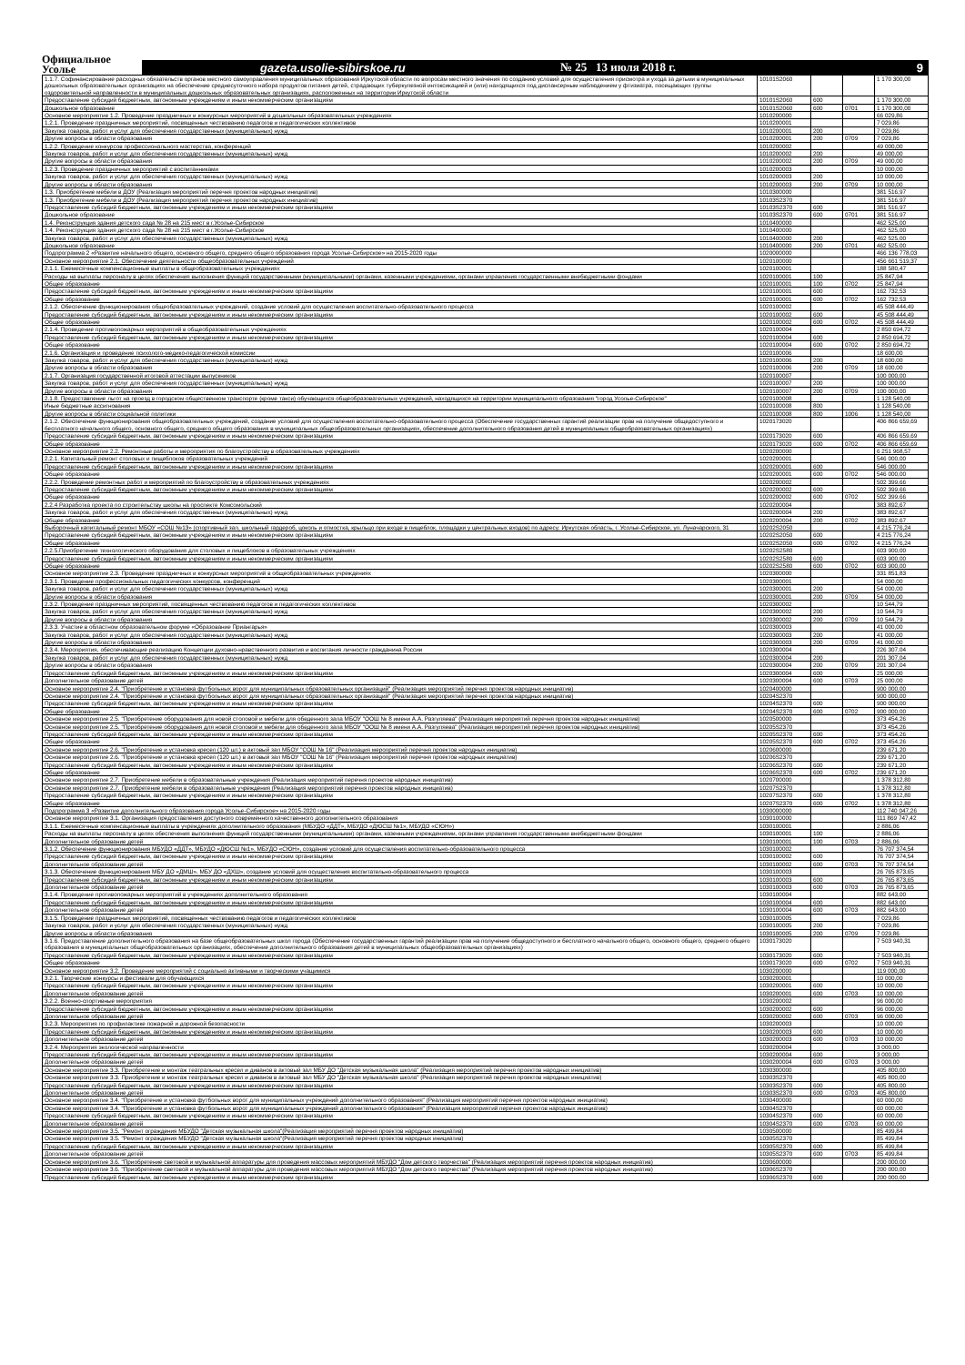Официальное
Усолье
gazeta.usolie-sibirskoe.ru № 25 13 июля 2018 г. 9
| 1.1.7. Софинансирование расходных обязательств органов местного самоуправления муниципальных образований Иркутской области по вопросам местного значения по созданию условий для осуществления присмотра и ухода за детьми в муниципальных дошкольных образовательных организациях на обеспечение среднесуточного набора продуктов питания детей, страдающих туберкулезной интоксикацией и (или) находящихся под диспансерным наблюдением у фтизиатра, посещающих группы оздоровительной направленности в муниципальных дошкольных образовательных организациях, расположенных на территории Иркутской области | 10101S2060 | | | 1 170 300,00 |
| Предоставление субсидий бюджетным, автономным учреждениям и иным некоммерческим организациям | 10101S2060 | 600 | | 1 170 300,00 |
| Дошкольное образование | 10101S2060 | 600 | 0701 | 1 170 300,00 |
| Основное мероприятие 1.2. Проведение праздничных и конкурсных мероприятий в дошкольных образовательных учреждениях | 1010200000 | | | 66 029,86 |
| 1.2.1. Проведение праздничных мероприятий, посвященных чествованию педагогов и педагогических коллективов | 1010200001 | | | 7 029,86 |
| Закупка товаров, работ и услуг для обеспечения государственных (муниципальных) нужд | 1010200001 | 200 | | 7 029,86 |
| Другие вопросы в области образования | 1010200001 | 200 | 0709 | 7 029,86 |
| 1.2.2. Проведение конкурсов профессионального мастерства, конференций | 1010200002 | | | 49 000,00 |
| Закупка товаров, работ и услуг для обеспечения государственных (муниципальных) нужд | 1010200002 | 200 | | 49 000,00 |
| Другие вопросы в области образования | 1010200002 | 200 | 0709 | 49 000,00 |
| 1.2.3. Проведение праздничных мероприятий с воспитанниками | 1010200003 | | | 10 000,00 |
| Закупка товаров, работ и услуг для обеспечения государственных (муниципальных) нужд | 1010200003 | 200 | | 10 000,00 |
| Другие вопросы в области образования | 1010200003 | 200 | 0709 | 10 000,00 |
| 1.3. Приобретение мебели в ДОУ (Реализация мероприятий перечня проектов народных инициатив) | 1010300000 | | | 381 516,97 |
| 1.3. Приобретение мебели в ДОУ (Реализация мероприятий перечня проектов народных инициатив) | 10103S2370 | | | 381 516,97 |
| Предоставление субсидий бюджетным, автономным учреждениям и иным некоммерческим организациям | 10103S2370 | 600 | | 381 516,97 |
| Дошкольное образование | 10103S2370 | 600 | 0701 | 381 516,97 |
| 1.4. Реконструкция здания детского сада № 28 на 215 мест в г.Усолье-Сибирское | 1010400000 | | | 462 525,00 |
| 1.4. Реконструкция здания детского сада № 28 на 215 мест в г.Усолье-Сибирское | 1010400000 | | | 462 525,00 |
| Закупка товаров, работ и услуг для обеспечения государственных (муниципальных) нужд | 1010400000 | 200 | | 462 525,00 |
| Дошкольное образование | 1010400000 | 200 | 0701 | 462 525,00 |
| Подпрограмма 2 «Развитие начального общего, основного общего, среднего общего образования города Усолье-Сибирское» на 2015-2020 годы | 1020000000 | | | 466 136 778,03 |
| Основное мероприятие 2.1. Обеспечение деятельности общеобразовательных учреждений | 1020100000 | | | 456 661 519,37 |
| 2.1.1. Ежемесячные компенсационные выплаты в общеобразовательных учреждениях | 1020100001 | | | 188 580,47 |
| Расходы на выплаты персоналу в целях обеспечения выполнения функций государственными (муниципальными) органами, казенными учреждениями, органами управления государственными внебюджетными фондами | 1020100001 | 100 | | 25 847,94 |
| Общее образование | 1020100001 | 100 | 0702 | 25 847,94 |
| Предоставление субсидий бюджетным, автономным учреждениям и иным некоммерческим организациям | 1020100001 | 600 | | 162 732,53 |
| Общее образование | 1020100001 | 600 | 0702 | 162 732,53 |
| 2.1.2. Обеспечение функционирования общеобразовательных учреждений, создание условий для осуществления воспитательно-образовательного процесса | 1020100002 | | | 45 508 444,49 |
| Предоставление субсидий бюджетным, автономным учреждениям и иным некоммерческим организациям | 1020100002 | 600 | | 45 508 444,49 |
| Общее образование | 1020100002 | 600 | 0702 | 45 508 444,49 |
| 2.1.4. Проведение противопожарных мероприятий в общеобразовательных учреждениях | 1020100004 | | | 2 850 694,72 |
| Предоставление субсидий бюджетным, автономным учреждениям и иным некоммерческим организациям | 1020100004 | 600 | | 2 850 694,72 |
| Общее образование | 1020100004 | 600 | 0702 | 2 850 694,72 |
| 2.1.6. Организация и проведение психолого-медико-педагогической комиссии | 1020100006 | | | 18 600,00 |
| Закупка товаров, работ и услуг для обеспечения государственных (муниципальных) нужд | 1020100006 | 200 | | 18 600,00 |
| Другие вопросы в области образования | 1020100006 | 200 | 0709 | 18 600,00 |
| 2.1.7. Организация государственной итоговой аттестации выпускников | 1020100007 | | | 100 000,00 |
| Закупка товаров, работ и услуг для обеспечения государственных (муниципальных) нужд | 1020100007 | 200 | | 100 000,00 |
| Другие вопросы в области образования | 1020100007 | 200 | 0709 | 100 000,00 |
| 2.1.8. Предоставление льгот на проезд в городском общественном транспорте (кроме такси) обучающихся общеобразовательных учреждений, находящихся на территории муниципального образования "город Усолье-Сибирское" | 1020100008 | | | 1 128 540,00 |
| Иные бюджетные ассигнования | 1020100008 | 800 | | 1 128 540,00 |
| Другие вопросы в области социальной политики | 1020100008 | 800 | 1006 | 1 128 540,00 |
| 2.1.2. Обеспечение функционирования общеобразовательных учреждений, создание условий для осуществления воспитательно-образовательного процесса (Обеспечение государственных гарантий реализации прав на получение общедоступного и бесплатного начального общего, основного общего, среднего общего образования в муниципальных общеобразовательных организациях, обеспечение дополнительного образования детей в муниципальных общеобразовательных организациях) | 1020173020 | | | 406 866 659,69 |
| Предоставление субсидий бюджетным, автономным учреждениям и иным некоммерческим организациям | 1020173020 | 600 | | 406 866 659,69 |
| Общее образование | 1020173020 | 600 | 0702 | 406 866 659,69 |
| Основное мероприятие 2.2. Ремонтные работы и мероприятия по благоустройству в образовательных учреждениях | 1020200000 | | | 6 251 968,57 |
| 2.2.1. Капитальный ремонт столовых и пищеблоков образовательных учреждений | 1020200001 | | | 546 000,00 |
| Предоставление субсидий бюджетным, автономным учреждениям и иным некоммерческим организациям | 1020200001 | 600 | | 546 000,00 |
| Общее образование | 1020200001 | 600 | 0702 | 546 000,00 |
| 2.2.2. Проведение ремонтных работ и мероприятий по благоустройству в образовательных учреждениях | 1020200002 | | | 502 399,66 |
| Предоставление субсидий бюджетным, автономным учреждениям и иным некоммерческим организациям | 1020200002 | 600 | | 502 399,66 |
| Общее образование | 1020200002 | 600 | 0702 | 502 399,66 |
| 2.2.4 Разработка проекта по строительству школы на проспекте Комсомольский | 1020200004 | | | 383 892,67 |
| Закупка товаров, работ и услуг для обеспечения государственных (муниципальных) нужд | 1020200004 | 200 | | 383 892,67 |
| Общее образование | 1020200004 | 200 | 0702 | 383 892,67 |
| Выборочный капитальный ремонт МБОУ «СОШ №13» (спортивный зал, школьный гардероб, цоколь и отмостка, крыльцо при входе в пищеблок, площадки у центральных входов) по адресу: Иркутская область, г. Усолье-Сибирское, ул. Луначарского, 31 | 10202S2050 | | | 4 215 776,24 |
| Предоставление субсидий бюджетным, автономным учреждениям и иным некоммерческим организациям | 10202S2050 | 600 | | 4 215 776,24 |
| Общее образование | 10202S2050 | 600 | 0702 | 4 215 776,24 |
| 2.2.5.Приобретение технологического оборудования для столовых и пищеблоков в образовательных учреждениях | 10202S2580 | | | 603 900,00 |
| Предоставление субсидий бюджетным, автономным учреждениям и иным некоммерческим организациям | 10202S2580 | 600 | | 603 900,00 |
| Общее образование | 10202S2580 | 600 | 0702 | 603 900,00 |
| Основное мероприятие 2.3. Проведение праздничных и конкурсных мероприятий в общеобразовательных учреждениях | 1020300000 | | | 331 851,83 |
| 2.3.1. Проведение профессиональных педагогических конкурсов, конференций | 1020300001 | | | 54 000,00 |
| Закупка товаров, работ и услуг для обеспечения государственных (муниципальных) нужд | 1020300001 | 200 | | 54 000,00 |
| Другие вопросы в области образования | 1020300001 | 200 | 0709 | 54 000,00 |
| 2.3.2. Проведение праздничных мероприятий, посвященных чествованию педагогов и педагогических коллективов | 1020300002 | | | 10 544,79 |
| Закупка товаров, работ и услуг для обеспечения государственных (муниципальных) нужд | 1020300002 | 200 | | 10 544,79 |
| Другие вопросы в области образования | 1020300002 | 200 | 0709 | 10 544,79 |
| 2.3.3. Участие в областном образовательном форуме «Образование Приангарья» | 1020300003 | | | 41 000,00 |
| Закупка товаров, работ и услуг для обеспечения государственных (муниципальных) нужд | 1020300003 | 200 | | 41 000,00 |
| Другие вопросы в области образования | 1020300003 | 200 | 0709 | 41 000,00 |
| 2.3.4. Мероприятия, обеспечивающие реализацию Концепции духовно-нравственного развития и воспитания личности гражданина России | 1020300004 | | | 226 307,04 |
| Закупка товаров, работ и услуг для обеспечения государственных (муниципальных) нужд | 1020300004 | 200 | | 201 307,04 |
| Другие вопросы в области образования | 1020300004 | 200 | 0709 | 201 307,04 |
| Предоставление субсидий бюджетным, автономным учреждениям и иным некоммерческим организациям | 1020300004 | 600 | | 25 000,00 |
| Дополнительное образование детей | 1020300004 | 600 | 0703 | 25 000,00 |
| Основное мероприятие 2.4. "Приобретение и установка футбольных ворот для муниципальных образовательных организаций" (Реализация мероприятий перечня проектов народных инициатив) | 1020400000 | | | 900 000,00 |
| Основное мероприятие 2.4. "Приобретение и установка футбольных ворот для муниципальных образовательных организаций" (Реализация мероприятий перечня проектов народных инициатив) | 10204S2370 | | | 900 000,00 |
| Предоставление субсидий бюджетным, автономным учреждениям и иным некоммерческим организациям | 10204S2370 | 600 | | 900 000,00 |
| Общее образование | 10204S2370 | 600 | 0702 | 900 000,00 |
| Основное мероприятие 2.5. "Приобретение оборудования для новой столовой и мебели для обеденного зала МБОУ "ООШ № 8 имени А.А. Разгуляева" (Реализация мероприятий перечня проектов народных инициатив) | 1020500000 | | | 373 454,26 |
| Основное мероприятие 2.5. "Приобретение оборудования для новой столовой и мебели для обеденного зала МБОУ "ООШ № 8 имени А.А. Разгуляева" (Реализация мероприятий перечня проектов народных инициатив) | 10205S2370 | | | 373 454,26 |
| Предоставление субсидий бюджетным, автономным учреждениям и иным некоммерческим организациям | 10205S2370 | 600 | | 373 454,26 |
| Общее образование | 10205S2370 | 600 | 0702 | 373 454,26 |
| Основное мероприятие 2.6. "Приобретение и установка кресел (120 шт.) в актовый зал МБОУ "СОШ № 16" (Реализация мероприятий перечня проектов народных инициатив) | 1020600000 | | | 239 671,20 |
| Основное мероприятие 2.6. "Приобретение и установка кресел (120 шт.) в актовый зал МБОУ "СОШ № 16" (Реализация мероприятий перечня проектов народных инициатив) | 10206S2370 | | | 239 671,20 |
| Предоставление субсидий бюджетным, автономным учреждениям и иным некоммерческим организациям | 10206S2370 | 600 | | 239 671,20 |
| Общее образование | 10206S2370 | 600 | 0702 | 239 671,20 |
| Основное мероприятие 2.7. Приобретение мебели в образовательные учреждения (Реализация мероприятий перечня проектов народных инициатив) | 1020700000 | | | 1 378 312,80 |
| Основное мероприятие 2.7. Приобретение мебели в образовательные учреждения (Реализация мероприятий перечня проектов народных инициатив) | 10207S2370 | | | 1 378 312,80 |
| Предоставление субсидий бюджетным, автономным учреждениям и иным некоммерческим организациям | 10207S2370 | 600 | | 1 378 312,80 |
| Общее образование | 10207S2370 | 600 | 0702 | 1 378 312,80 |
| Подпрограмма 3 «Развитие дополнительного образования города Усолье-Сибирское» на 2015-2020 годы | 1030000000 | | | 112 740 047,26 |
| Основное мероприятие 3.1. Организация предоставления доступного современного качественного дополнительного образования | 1030100000 | | | 111 869 747,42 |
| 3.1.1. Ежемесячные компенсационные выплаты в учреждениях дополнительного образования (МБУДО «ДДТ», МБУДО «ДЮСШ №1», МБУДО «СЮН») | 1030100001 | | | 2 886,06 |
| Расходы на выплаты персоналу в целях обеспечения выполнения функций государственными (муниципальными) органами, казенными учреждениями, органами управления государственными внебюджетными фондами | 1030100001 | 100 | | 2 886,06 |
| Дополнительное образование детей | 1030100001 | 100 | 0703 | 2 886,06 |
| 3.1.2. Обеспечение функционирования МБУДО «ДДТ», МБУДО «ДЮСШ №1», МБУДО «СЮН», создание условий для осуществления воспитательно-образовательного процесса | 1030100002 | | | 76 707 374,54 |
| Предоставление субсидий бюджетным, автономным учреждениям и иным некоммерческим организациям | 1030100002 | 600 | | 76 707 374,54 |
| Дополнительное образование детей | 1030100002 | 600 | 0703 | 76 707 374,54 |
| 3.1.3. Обеспечение функционирования МБУ ДО «ДМШ», МБУ ДО «ДХШ», создание условий для осуществления воспитательно-образовательного процесса | 1030100003 | | | 26 765 873,65 |
| Предоставление субсидий бюджетным, автономным учреждениям и иным некоммерческим организациям | 1030100003 | 600 | | 26 765 873,65 |
| Дополнительное образование детей | 1030100003 | 600 | 0703 | 26 765 873,65 |
| 3.1.4. Проведение противопожарных мероприятий в учреждениях дополнительного образования | 1030100004 | | | 882 643,00 |
| Предоставление субсидий бюджетным, автономным учреждениям и иным некоммерческим организациям | 1030100004 | 600 | | 882 643,00 |
| Дополнительное образование детей | 1030100004 | 600 | 0703 | 882 643,00 |
| 3.1.5. Проведение праздничных мероприятий, посвященных чествованию педагогов и педагогических коллективов | 1030100005 | | | 7 029,86 |
| Закупка товаров, работ и услуг для обеспечения государственных (муниципальных) нужд | 1030100005 | 200 | | 7 029,86 |
| Другие вопросы в области образования | 1030100005 | 200 | 0709 | 7 029,86 |
| 3.1.6. Предоставление дополнительного образования на базе общеобразовательных школ города (Обеспечение государственных гарантий реализации прав на получение общедоступного и бесплатного начального общего, основного общего, среднего общего образования в муниципальных общеобразовательных организациях, обеспечение дополнительного образования детей в муниципальных общеобразовательных организациях) | 1030173020 | | | 7 503 940,31 |
| Предоставление субсидий бюджетным, автономным учреждениям и иным некоммерческим организациям | 1030173020 | 600 | | 7 503 940,31 |
| Общее образование | 1030173020 | 600 | 0702 | 7 503 940,31 |
| Основное мероприятие 3.2. Проведение мероприятий с социально активными и творческими учащимися | 1030200000 | | | 119 000,00 |
| 3.2.1. Творческие конкурсы и фестивали для обучающихся | 1030200001 | | | 10 000,00 |
| Предоставление субсидий бюджетным, автономным учреждениям и иным некоммерческим организациям | 1030200001 | 600 | | 10 000,00 |
| Дополнительное образование детей | 1030200001 | 600 | 0703 | 10 000,00 |
| 3.2.2. Военно-спортивные мероприятия | 1030200002 | | | 96 000,00 |
| Предоставление субсидий бюджетным, автономным учреждениям и иным некоммерческим организациям | 1030200002 | 600 | | 96 000,00 |
| Дополнительное образование детей | 1030200002 | 600 | 0703 | 96 000,00 |
| 3.2.3. Мероприятия по профилактике пожарной и дорожной безопасности | 1030200003 | | | 10 000,00 |
| Предоставление субсидий бюджетным, автономным учреждениям и иным некоммерческим организациям | 1030200003 | 600 | | 10 000,00 |
| Дополнительное образование детей | 1030200003 | 600 | 0703 | 10 000,00 |
| 3.2.4. Мероприятия экологической направленности | 1030200004 | | | 3 000,00 |
| Предоставление субсидий бюджетным, автономным учреждениям и иным некоммерческим организациям | 1030200004 | 600 | | 3 000,00 |
| Дополнительное образование детей | 1030200004 | 600 | 0703 | 3 000,00 |
| Основное мероприятие 3.3. Приобретение и монтаж театральных кресел и диванов в актовый зал МБУ ДО "Детская музыкальная школа" (Реализация мероприятий перечня проектов народных инициатив) | 1030300000 | | | 405 800,00 |
| Основное мероприятие 3.3. Приобретение и монтаж театральных кресел и диванов в актовый зал МБУ ДО "Детская музыкальная школа" (Реализация мероприятий перечня проектов народных инициатив) | 10303S2370 | | | 405 800,00 |
| Предоставление субсидий бюджетным, автономным учреждениям и иным некоммерческим организациям | 10303S2370 | 600 | | 405 800,00 |
| Дополнительное образование детей | 10303S2370 | 600 | 0703 | 405 800,00 |
| Основное мероприятие 3.4. "Приобретение и установка футбольных ворот для муниципальных учреждений дополнительного образования" (Реализация мероприятий перечня проектов народных инициатив) | 1030400000 | | | 60 000,00 |
| Основное мероприятие 3.4. "Приобретение и установка футбольных ворот для муниципальных учреждений дополнительного образования" (Реализация мероприятий перечня проектов народных инициатив) | 10304S2370 | | | 60 000,00 |
| Предоставление субсидий бюджетным, автономным учреждениям и иным некоммерческим организациям | 10304S2370 | 600 | | 60 000,00 |
| Дополнительное образование детей | 10304S2370 | 600 | 0703 | 60 000,00 |
| Основное мероприятие 3.5. "Ремонт ограждения МБУДО "Детская музыкальная школа"(Реализация мероприятий перечня проектов народных инициатив) | 1030500000 | | | 85 499,84 |
| Основное мероприятие 3.5. "Ремонт ограждения МБУДО "Детская музыкальная школа"(Реализация мероприятий перечня проектов народных инициатив) | 10305S2370 | | | 85 499,84 |
| Предоставление субсидий бюджетным, автономным учреждениям и иным некоммерческим организациям | 10305S2370 | 600 | | 85 499,84 |
| Дополнительное образование детей | 10305S2370 | 600 | 0703 | 85 499,84 |
| Основное мероприятие 3.6. "Приобретение световой и музыкальной аппаратуры для проведения массовых мероприятий МБУДО "Дом детского творчества" (Реализация мероприятий перечня проектов народных инициатив) | 1030600000 | | | 200 000,00 |
| Основное мероприятие 3.6. "Приобретение световой и музыкальной аппаратуры для проведения массовых мероприятий МБУДО "Дом детского творчества" (Реализация мероприятий перечня проектов народных инициатив) | 10306S2370 | | | 200 000,00 |
| Предоставление субсидий бюджетным, автономным учреждениям и иным некоммерческим организациям | 10306S2370 | 600 | | 200 000,00 |